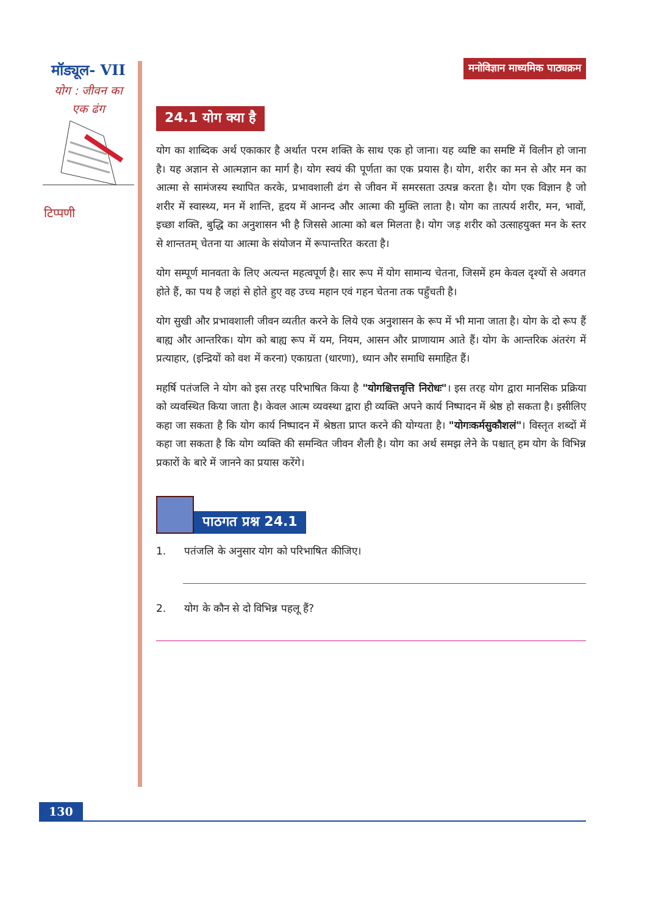मॉड्यूल- VII
योग : जीवन का
एक ढंग
टिप्पणी
मनोविज्ञान माध्यमिक पाठ्यक्रम
24.1 योग क्या है
योग का शाब्दिक अर्थ एकाकार है अर्थात परम शक्ति के साथ एक हो जाना। यह व्यष्टि का समष्टि में विलीन हो जाना है। यह अज्ञान से आत्मज्ञान का मार्ग है। योग स्वयं की पूर्णता का एक प्रयास है। योग, शरीर का मन से और मन का आत्मा से सामंजस्य स्थापित करके, प्रभावशाली ढंग से जीवन में समरसता उत्पन्न करता है। योग एक विज्ञान है जो शरीर में स्वास्थ्य, मन में शान्ति, हृदय में आनन्द और आत्मा की मुक्ति लाता है। योग का तात्पर्य शरीर, मन, भावों, इच्छा शक्ति, बुद्धि का अनुशासन भी है जिससे आत्मा को बल मिलता है। योग जड़ शरीर को उत्साहयुक्त मन के स्तर से शान्ततम् चेतना या आत्मा के संयोजन में रूपान्तरित करता है।
योग सम्पूर्ण मानवता के लिए अत्यन्त महत्वपूर्ण है। सार रूप में योग सामान्य चेतना, जिसमें हम केवल दृश्यों से अवगत होते हैं, का पथ है जहां से होते हुए वह उच्च महान एवं गहन चेतना तक पहुँचती है।
योग सुखी और प्रभावशाली जीवन व्यतीत करने के लिये एक अनुशासन के रूप में भी माना जाता है। योग के दो रूप हैं बाह्य और आन्तरिक। योग को बाह्य रूप में यम, नियम, आसन और प्राणायाम आते हैं। योग के आन्तरिक अंतरंग में प्रत्याहार, (इन्द्रियों को वश में करना) एकाग्रता (धारणा), ध्यान और समाधि समाहित हैं।
महर्षि पतंजलि ने योग को इस तरह परिभाषित किया है "योगश्चित्तवृत्ति निरोधः"। इस तरह योग द्वारा मानसिक प्रक्रिया को व्यवस्थित किया जाता है। केवल आत्म व्यवस्था द्वारा ही व्यक्ति अपने कार्य निष्पादन में श्रेष्ठ हो सकता है। इसीलिए कहा जा सकता है कि योग कार्य निष्पादन में श्रेष्ठता प्राप्त करने की योग्यता है। "योगःकर्मसुकौशलं"। विस्तृत शब्दों में कहा जा सकता है कि योग व्यक्ति की समन्वित जीवन शैली है। योग का अर्थ समझ लेने के पश्चात् हम योग के विभिन्न प्रकारों के बारे में जानने का प्रयास करेंगे।
पाठगत प्रश्न 24.1
1. पतंजलि के अनुसार योग को परिभाषित कीजिए।
2. योग के कौन से दो विभिन्न पहलू हैं?
130